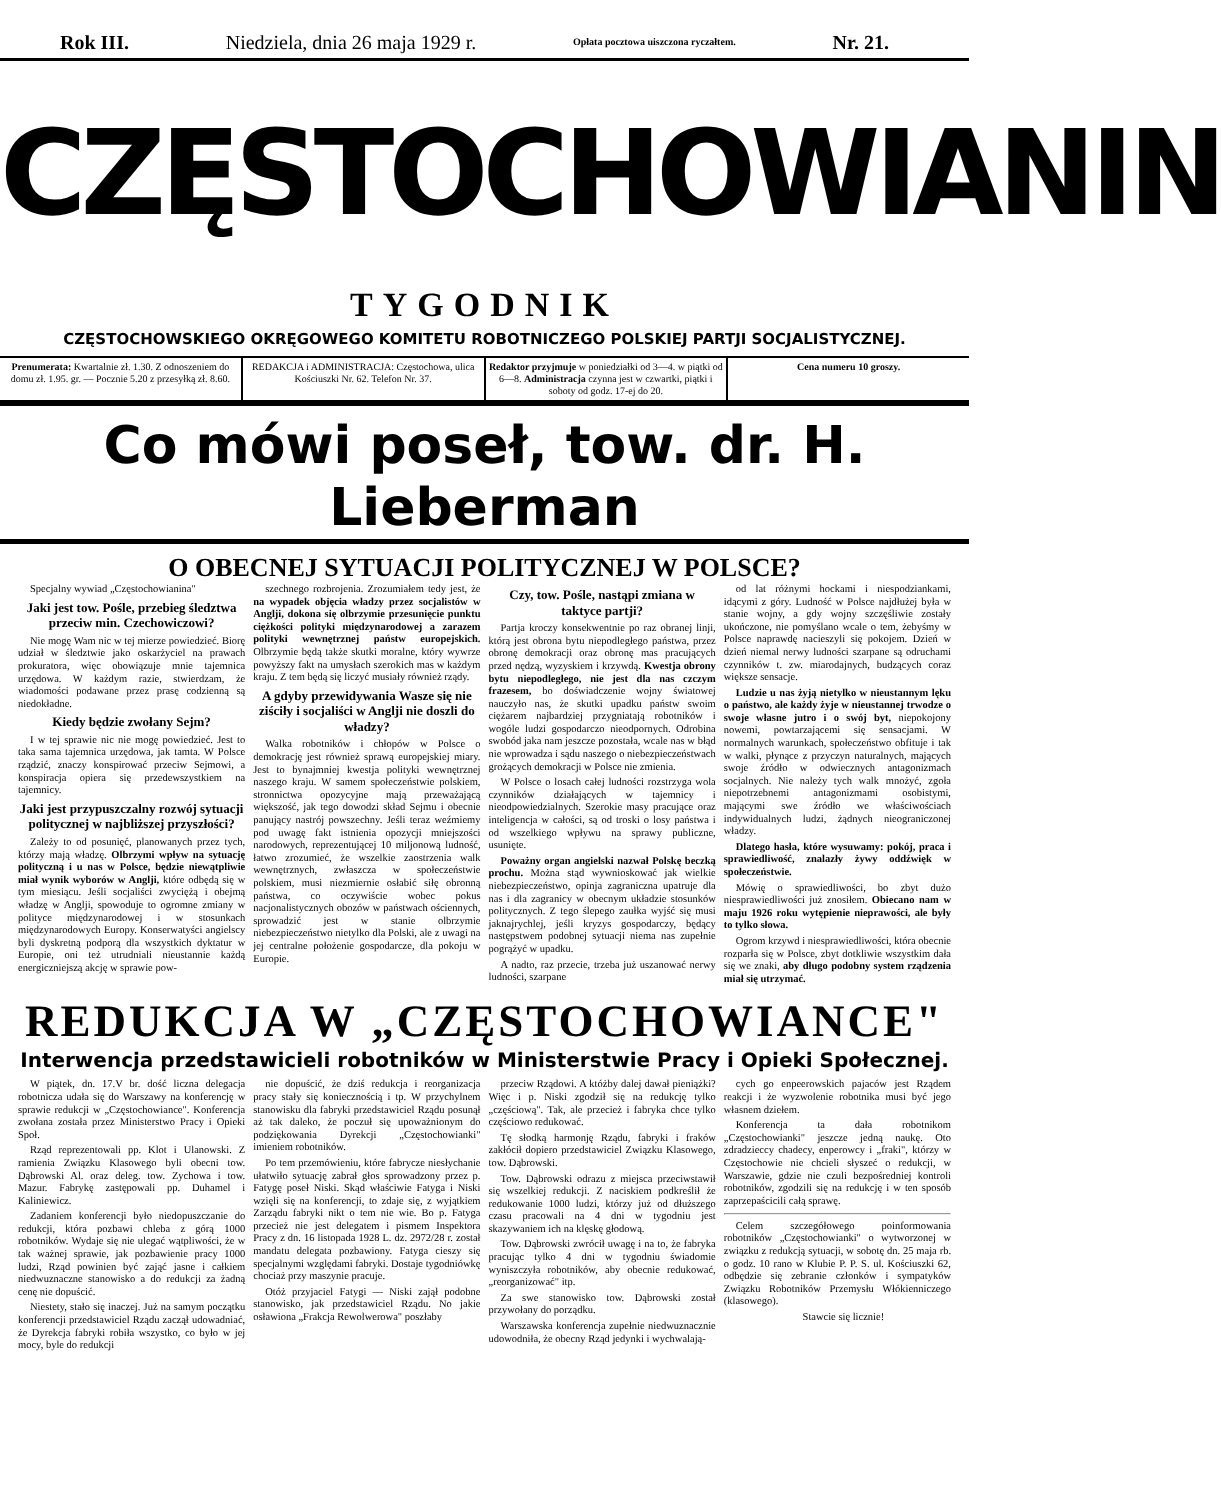Rok III. Niedziela, dnia 26 maja 1929 r. Opłata pocztowa uiszczona ryczałtem. Nr. 21.
CZĘSTOCHOWIANIN
TYGODNIK
CZĘSTOCHOWSKIEGO OKRĘGOWEGO KOMITETU ROBOTNICZEGO POLSKIEJ PARTJI SOCJALISTYCZNEJ.
Prenumerata: Kwartalnie zł. 1.30. Z odnoszeniem do domu zł. 1.95. gr. — Pocznie 5.20 z przesyłką zł. 8.60.
REDAKCJA i ADMINISTRACJA: Częstochowa, ulica Kościuszki Nr. 62. Telefon Nr. 37.
Redaktor przyjmuje w poniedziałki od 3—4. w piątki od 6—8. Administracja czynna jest w czwartki, piątki i soboty od godz. 17-ej do 20.
Cena numeru 10 groszy.
Co mówi poseł, tow. dr. H. Lieberman
O OBECNEJ SYTUACJI POLITYCZNEJ W POLSCE?
Specjalny wywiad „Częstochowianina"
Jaki jest tow. Pośle, przebieg śledztwa przeciw min. Czechowiczowi?
Nie mogę Wam nic w tej mierze powiedzieć. Biorę udział w śledztwie jako oskarżyciel na prawach prokuratora, więc obowiązuje mnie tajemnica urzędowa. W każdym razie, stwierdzam, że wiadomości podawane przez prasę codzienną są niedokładne.
Kiedy będzie zwołany Sejm?
I w tej sprawie nic nie mogę powiedzieć. Jest to taka sama tajemnica urzędowa, jak tamta. W Polsce rządzić, znaczy konspirować przeciw Sejmowi, a konspiracja opiera się przedewszystkiem na tajemnicy.
Jaki jest przypuszczalny rozwój sytuacji politycznej w najbliższej przyszłości?
Zależy to od posunięć, planowanych przez tych, którzy mają władzę. Olbrzymi wpływ na sytuację polityczną i u nas w Polsce, będzie niewątpliwie miał wynik wyborów w Anglji, które odbędą się w tym miesiącu. Jeśli socjaliści zwyciężą i obejmą władzę w Anglji, spowoduje to ogromne zmiany w polityce międzynarodowej i w stosunkach międzynarodowych Europy. Konserwatyści angielscy byli dyskretną podporą dla wszystkich dyktatur w Europie, oni też utrudniali nieustannie każdą energiczniejszą akcję w sprawie pow-
szechnego rozbrojenia. Zrozumiałem tedy jest, że na wypadek objęcia władzy przez socjalistów w Anglji, dokona się olbrzymie przesunięcie punktu ciężkości polityki międzynarodowej a zarazem polityki wewnętrznej państw europejskich. Olbrzymie będą także skutki moralne, który wywrze powyższy fakt na umysłach szerokich mas w każdym kraju. Z tem będą się liczyć musiały również rządy.
A gdyby przewidywania Wasze się nie ziściły i socjaliści w Anglji nie doszli do władzy?
Walka robotników i chłopów w Polsce o demokrację jest również sprawą europejskiej miary. Jest to bynajmniej kwestja polityki wewnętrznej naszego kraju. W samem społeczeństwie polskiem, stronnictwa opozycyjne mają przeważającą większość, jak tego dowodzi skład Sejmu i obecnie panujący nastrój powszechny. Jeśli teraz weźmiemy pod uwagę fakt istnienia opozycji mniejszości narodowych, reprezentującej 10 miljonową ludność, łatwo zrozumieć, że wszelkie zaostrzenia walk wewnętrznych, zwłaszcza w społeczeństwie polskiem, musi niezmiernie osłabić siłę obronną państwa, co oczywiście wobec pokus nacjonalistycznych obozów w państwach ościennych, sprowadzić jest w stanie olbrzymie niebezpieczeństwo nietylko dla Polski, ale z uwagi na jej centralne położenie gospodarcze, dla pokoju w Europie.
Czy, tow. Pośle, nastąpi zmiana w taktyce partji?
Partja kroczy konsekwentnie po raz obranej linji, którą jest obrona bytu niepodległego państwa, przez obronę demokracji oraz obronę mas pracujących przed nędzą, wyzyskiem i krzywdą. Kwestja obrony bytu niepodległego, nie jest dla nas czczym frazesem, bo doświadczenie wojny światowej nauczyło nas, że skutki upadku państw swoim ciężarem najbardziej przygniatają robotników i wogóle ludzi gospodarczo nieodpornych. Odrobina swobód jaka nam jeszcze pozostała, wcale nas w błąd nie wprowadza i sądu naszego o niebezpieczeństwach grożących demokracji w Polsce nie zmienia.
W Polsce o losach całej ludności rozstrzyga wola czynników działających w tajemnicy i nieodpowiedzialnych. Szerokie masy pracujące oraz inteligencja w całości, są od troski o losy państwa i od wszelkiego wpływu na sprawy publiczne, usunięte.
Poważny organ angielski nazwał Polskę beczką prochu. Można stąd wywnioskować jak wielkie niebezpieczeństwo, opinja zagraniczna upatruje dla nas i dla zagranicy w obecnym układzie stosunków politycznych. Z tego ślepego zaułka wyjść się musi jaknajrychlej, jeśli kryzys gospodarczy, będący następstwem podobnej sytuacji niema nas zupełnie pogrążyć w upadku.
A nadto, raz przecie, trzeba już uszanować nerwy ludności, szarpane
od lat różnymi hockami i niespodziankami, idącymi z góry. Ludność w Polsce najdłużej była w stanie wojny, a gdy wojny szczęśliwie zostały ukończone, nie pomyślano wcale o tem, żebyśmy w Polsce naprawdę nacieszyli się pokojem. Dzień w dzień niemal nerwy ludności szarpane są odruchami czynników t. zw. miarodajnych, budzących coraz większe sensacje.
Ludzie u nas żyją nietylko w nieustannym lęku o państwo, ale każdy żyje w nieustannej trwodze o swoje własne jutro i o swój byt, niepokojony nowemi, powtarzającemi się sensacjami. W normalnych warunkach, społeczeństwo obfituje i tak w walki, płynące z przyczyn naturalnych, mających swoje źródło w odwiecznych antagonizmach socjalnych. Nie należy tych walk mnożyć, zgoła niepotrzebnemi antagonizmami osobistymi, mającymi swe źródło we właściwościach indywidualnych ludzi, żądnych nieograniczonej władzy.
Dlatego hasła, które wysuwamy: pokój, praca i sprawiedliwość, znalazły żywy oddźwięk w społeczeństwie.
Mówię o sprawiedliwości, bo zbyt dużo niesprawiedliwości już znosiłem. Obiecano nam w maju 1926 roku wytępienie nieprawości, ale były to tylko słowa.
Ogrom krzywd i niesprawiedliwości, która obecnie rozparła się w Polsce, zbyt dotkliwie wszystkim dała się we znaki, aby długo podobny system rządzenia miał się utrzymać.
REDUKCJA W „CZĘSTOCHOWIANCE"
Interwencja przedstawicieli robotników w Ministerstwie Pracy i Opieki Społecznej.
W piątek, dn. 17.V br. dość liczna delegacja robotnicza udała się do Warszawy na konferencję w sprawie redukcji w „Częstochowiance". Konferencja zwołana została przez Ministerstwo Pracy i Opieki Społ.
Rząd reprezentowali pp. Klot i Ulanowski. Z ramienia Związku Klasowego byli obecni tow. Dąbrowski Al. oraz deleg. tow. Zychowa i tow. Mazur. Fabrykę zastępowali pp. Duhamel i Kaliniewicz.
Zadaniem konferencji było niedopuszczanie do redukcji, która pozbawi chleba z górą 1000 robotników. Wydaje się nie ulegać wątpliwości, że w tak ważnej sprawie, jak pozbawienie pracy 1000 ludzi, Rząd powinien być zająć jasne i całkiem niedwuznaczne stanowisko a do redukcji za żadną cenę nie dopuścić.
Niestety, stało się inaczej. Już na samym początku konferencji przedstawiciel Rządu zaczął udowadniać, że Dyrekcja fabryki robiła wszystko, co było w jej mocy, byle do redukcji
nie dopuścić, że dziś redukcja i reorganizacja pracy stały się koniecznością i tp. W przychylnem stanowisku dla fabryki przedstawiciel Rządu posunął aż tak daleko, że poczuł się upoważnionym do podziękowania Dyrekcji „Częstochowianki" imieniem robotników.
Po tem przemówieniu, które fabrycze niesłychanie ułatwiło sytuację zabrał głos sprowadzony przez p. Fatygę poseł Niski. Skąd właściwie Fatyga i Niski wzięli się na konferencji, to zdaje się, z wyjątkiem Zarządu fabryki nikt o tem nie wie. Bo p. Fatyga przecież nie jest delegatem i pismem Inspektora Pracy z dn. 16 listopada 1928 L. dz. 2972/28 r. został mandatu delegata pozbawiony. Fatyga cieszy się specjalnymi względami fabryki. Dostaje tygodniówkę chociaż przy maszynie pracuje.
Otóż przyjaciel Fatygi — Niski zajął podobne stanowisko, jak przedstawiciel Rządu. No jakie osławiona „Frakcja Rewolwerowa" poszłaby
przeciw Rządowi. A któżby dalej dawał pieniążki? Więc i p. Niski zgodził się na redukcję tylko „częściową". Tak, ale przecież i fabryka chce tylko częściowo redukować.
Tę słodką harmonję Rządu, fabryki i fraków zakłócił dopiero przedstawiciel Związku Klasowego, tow. Dąbrowski.
Tow. Dąbrowski odrazu z miejsca przeciwstawił się wszelkiej redukcji. Z naciskiem podkreślił że redukowanie 1000 ludzi, którzy już od dłuższego czasu pracowali na 4 dni w tygodniu jest skazywaniem ich na klęskę głodową.
Tow. Dąbrowski zwrócił uwagę i na to, że fabryka pracując tylko 4 dni w tygodniu świadomie wyniszczyła robotników, aby obecnie redukować, „reorganizować" itp.
Za swe stanowisko tow. Dąbrowski został przywołany do porządku.
Warszawska konferencja zupełnie niedwuznacznie udowodniła, że obecny Rząd jedynki i wychwalają-
cych go enpeerowskich pajaców jest Rządem reakcji i że wyzwolenie robotnika musi być jego własnem dziełem.
Konferencja ta dała robotnikom „Częstochowianki" jeszcze jedną naukę. Oto zdradzieccy chadecy, enperowcy i „fraki", którzy w Częstochowie nie chcieli słyszeć o redukcji, w Warszawie, gdzie nie czuli bezpośredniej kontroli robotników, zgodzili się na redukcję i w ten sposób zaprzepaścicili całą sprawę.
Celem szczegółowego poinformowania robotników „Częstochowianki" o wytworzonej w związku z redukcją sytuacji, w sobotę dn. 25 maja rb. o godz. 10 rano w Klubie P. P. S. ul. Kościuszki 62, odbędzie się zebranie członków i sympatyków Związku Robotników Przemysłu Włókienniczego (klasowego).
Stawcie się licznie!